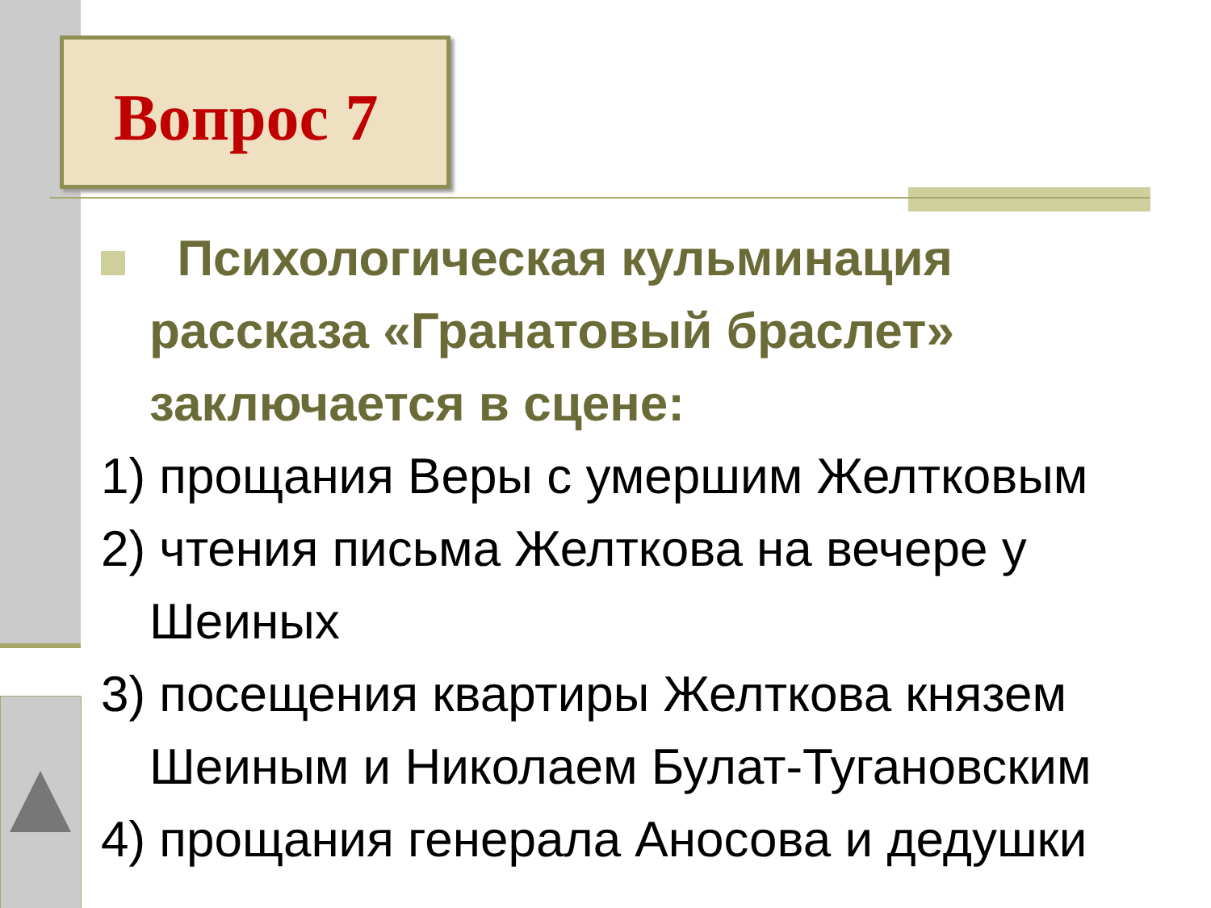Вопрос 7
Психологическая кульминация рассказа «Гранатовый браслет» заключается в сцене:
1) прощания Веры с умершим Желтковым
2) чтения письма Желткова на вечере у Шеиных
3) посещения квартиры Желткова князем Шеиным и Николаем Булат-Тугановским
4) прощания генерала Аносова и дедушки